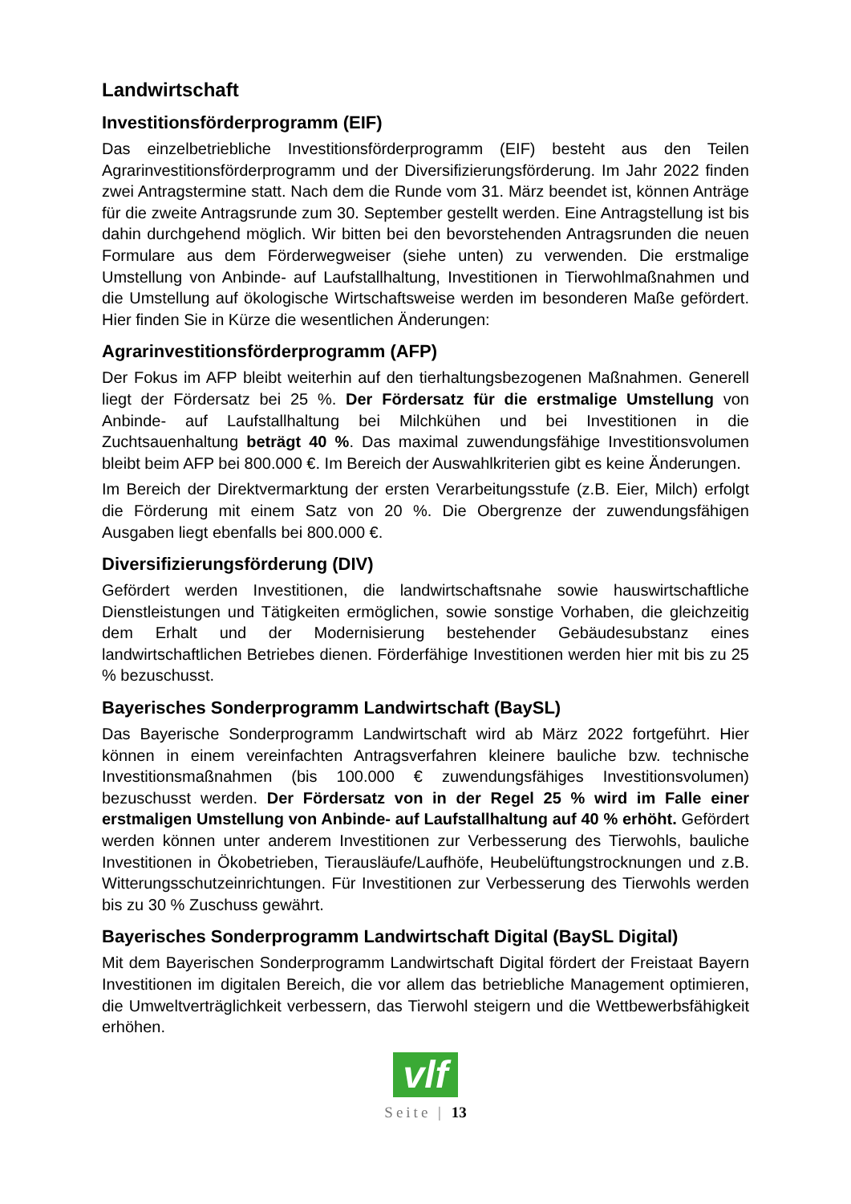Landwirtschaft
Investitionsförderprogramm (EIF)
Das einzelbetriebliche Investitionsförderprogramm (EIF) besteht aus den Teilen Agrarinvestitionsförderprogramm und der Diversifizierungsförderung. Im Jahr 2022 finden zwei Antragstermine statt. Nach dem die Runde vom 31. März beendet ist, können Anträge für die zweite Antragsrunde zum 30. September gestellt werden. Eine Antragstellung ist bis dahin durchgehend möglich. Wir bitten bei den bevorstehenden Antragsrunden die neuen Formulare aus dem Förderwegweiser (siehe unten) zu verwenden. Die erstmalige Umstellung von Anbinde- auf Laufstallhaltung, Investitionen in Tierwohlmaßnahmen und die Umstellung auf ökologische Wirtschaftsweise werden im besonderen Maße gefördert. Hier finden Sie in Kürze die wesentlichen Änderungen:
Agrarinvestitionsförderprogramm (AFP)
Der Fokus im AFP bleibt weiterhin auf den tierhaltungsbezogenen Maßnahmen. Generell liegt der Fördersatz bei 25 %. Der Fördersatz für die erstmalige Umstellung von Anbinde- auf Laufstallhaltung bei Milchkühen und bei Investitionen in die Zuchtsauenhaltung beträgt 40 %. Das maximal zuwendungsfähige Investitionsvolumen bleibt beim AFP bei 800.000 €. Im Bereich der Auswahlkriterien gibt es keine Änderungen.
Im Bereich der Direktvermarktung der ersten Verarbeitungsstufe (z.B. Eier, Milch) erfolgt die Förderung mit einem Satz von 20 %. Die Obergrenze der zuwendungsfähigen Ausgaben liegt ebenfalls bei 800.000 €.
Diversifizierungsförderung (DIV)
Gefördert werden Investitionen, die landwirtschaftsnahe sowie hauswirtschaftliche Dienstleistungen und Tätigkeiten ermöglichen, sowie sonstige Vorhaben, die gleichzeitig dem Erhalt und der Modernisierung bestehender Gebäudesubstanz eines landwirtschaftlichen Betriebes dienen. Förderfähige Investitionen werden hier mit bis zu 25 % bezuschusst.
Bayerisches Sonderprogramm Landwirtschaft (BaySL)
Das Bayerische Sonderprogramm Landwirtschaft wird ab März 2022 fortgeführt. Hier können in einem vereinfachten Antragsverfahren kleinere bauliche bzw. technische Investitionsmaßnahmen (bis 100.000 € zuwendungsfähiges Investitionsvolumen) bezuschusst werden. Der Fördersatz von in der Regel 25 % wird im Falle einer erstmaligen Umstellung von Anbinde- auf Laufstallhaltung auf 40 % erhöht. Gefördert werden können unter anderem Investitionen zur Verbesserung des Tierwohls, bauliche Investitionen in Ökobetrieben, Tierausläufe/Laufhöfe, Heubelüftungstrocknungen und z.B. Witterungsschutzeinrichtungen. Für Investitionen zur Verbesserung des Tierwohls werden bis zu 30 % Zuschuss gewährt.
Bayerisches Sonderprogramm Landwirtschaft Digital (BaySL Digital)
Mit dem Bayerischen Sonderprogramm Landwirtschaft Digital fördert der Freistaat Bayern Investitionen im digitalen Bereich, die vor allem das betriebliche Management optimieren, die Umweltverträglichkeit verbessern, das Tierwohl steigern und die Wettbewerbsfähigkeit erhöhen.
vlf
Seite | 13